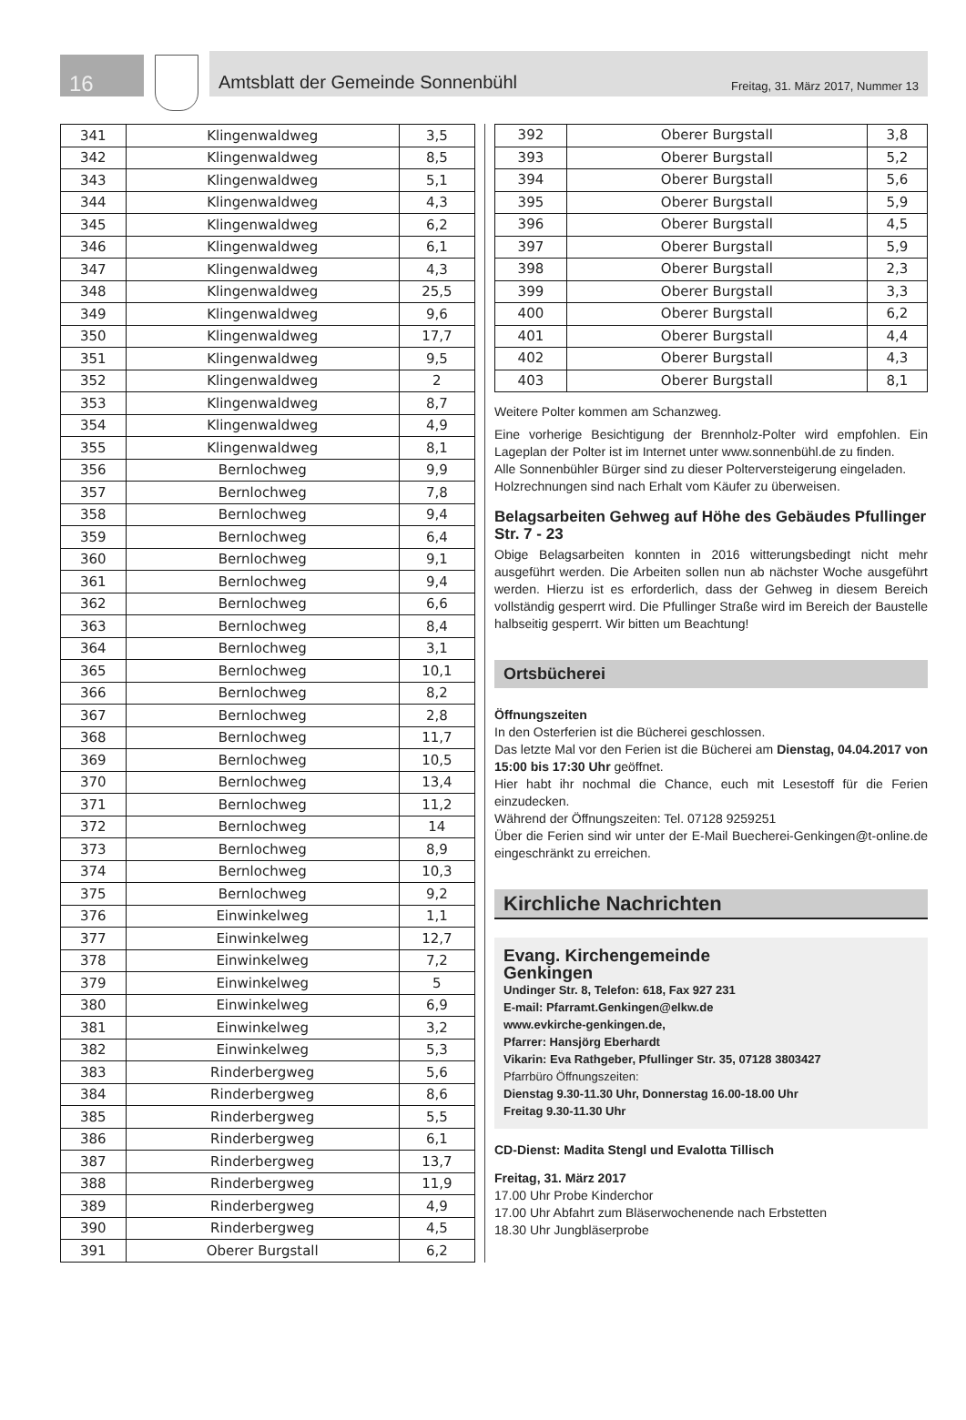16
Amtsblatt der Gemeinde Sonnenbühl Freitag, 31. März 2017, Nummer 13
| 341 | Klingenwaldweg | 3,5 |
| 342 | Klingenwaldweg | 8,5 |
| 343 | Klingenwaldweg | 5,1 |
| 344 | Klingenwaldweg | 4,3 |
| 345 | Klingenwaldweg | 6,2 |
| 346 | Klingenwaldweg | 6,1 |
| 347 | Klingenwaldweg | 4,3 |
| 348 | Klingenwaldweg | 25,5 |
| 349 | Klingenwaldweg | 9,6 |
| 350 | Klingenwaldweg | 17,7 |
| 351 | Klingenwaldweg | 9,5 |
| 352 | Klingenwaldweg | 2 |
| 353 | Klingenwaldweg | 8,7 |
| 354 | Klingenwaldweg | 4,9 |
| 355 | Klingenwaldweg | 8,1 |
| 356 | Bernlochweg | 9,9 |
| 357 | Bernlochweg | 7,8 |
| 358 | Bernlochweg | 9,4 |
| 359 | Bernlochweg | 6,4 |
| 360 | Bernlochweg | 9,1 |
| 361 | Bernlochweg | 9,4 |
| 362 | Bernlochweg | 6,6 |
| 363 | Bernlochweg | 8,4 |
| 364 | Bernlochweg | 3,1 |
| 365 | Bernlochweg | 10,1 |
| 366 | Bernlochweg | 8,2 |
| 367 | Bernlochweg | 2,8 |
| 368 | Bernlochweg | 11,7 |
| 369 | Bernlochweg | 10,5 |
| 370 | Bernlochweg | 13,4 |
| 371 | Bernlochweg | 11,2 |
| 372 | Bernlochweg | 14 |
| 373 | Bernlochweg | 8,9 |
| 374 | Bernlochweg | 10,3 |
| 375 | Bernlochweg | 9,2 |
| 376 | Einwinkelweg | 1,1 |
| 377 | Einwinkelweg | 12,7 |
| 378 | Einwinkelweg | 7,2 |
| 379 | Einwinkelweg | 5 |
| 380 | Einwinkelweg | 6,9 |
| 381 | Einwinkelweg | 3,2 |
| 382 | Einwinkelweg | 5,3 |
| 383 | Rinderbergweg | 5,6 |
| 384 | Rinderbergweg | 8,6 |
| 385 | Rinderbergweg | 5,5 |
| 386 | Rinderbergweg | 6,1 |
| 387 | Rinderbergweg | 13,7 |
| 388 | Rinderbergweg | 11,9 |
| 389 | Rinderbergweg | 4,9 |
| 390 | Rinderbergweg | 4,5 |
| 391 | Oberer Burgstall | 6,2 |
| 392 | Oberer Burgstall | 3,8 |
| 393 | Oberer Burgstall | 5,2 |
| 394 | Oberer Burgstall | 5,6 |
| 395 | Oberer Burgstall | 5,9 |
| 396 | Oberer Burgstall | 4,5 |
| 397 | Oberer Burgstall | 5,9 |
| 398 | Oberer Burgstall | 2,3 |
| 399 | Oberer Burgstall | 3,3 |
| 400 | Oberer Burgstall | 6,2 |
| 401 | Oberer Burgstall | 4,4 |
| 402 | Oberer Burgstall | 4,3 |
| 403 | Oberer Burgstall | 8,1 |
Weitere Polter kommen am Schanzweg.
Eine vorherige Besichtigung der Brennholz-Polter wird empfohlen. Ein Lageplan der Polter ist im Internet unter www.sonnenbühl.de zu finden.
Alle Sonnenbühler Bürger sind zu dieser Polterversteigerung eingeladen.
Holzrechnungen sind nach Erhalt vom Käufer zu überweisen.
Belagsarbeiten Gehweg auf Höhe des Gebäudes Pfullinger Str. 7 - 23
Obige Belagsarbeiten konnten in 2016 witterungsbedingt nicht mehr ausgeführt werden. Die Arbeiten sollen nun ab nächster Woche ausgeführt werden. Hierzu ist es erforderlich, dass der Gehweg in diesem Bereich vollständig gesperrt wird. Die Pfullinger Straße wird im Bereich der Baustelle halbseitig gesperrt. Wir bitten um Beachtung!
Ortsbücherei
Öffnungszeiten
In den Osterferien ist die Bücherei geschlossen.
Das letzte Mal vor den Ferien ist die Bücherei am Dienstag, 04.04.2017 von 15:00 bis 17:30 Uhr geöffnet.
Hier habt ihr nochmal die Chance, euch mit Lesestoff für die Ferien einzudecken.
Während der Öffnungszeiten: Tel. 07128 9259251
Über die Ferien sind wir unter der E-Mail Buecherei-Genkingen@t-online.de eingeschränkt zu erreichen.
Kirchliche Nachrichten
Evang. Kirchengemeinde
Genkingen
Undinger Str. 8, Telefon: 618, Fax 927 231
E-mail: Pfarramt.Genkingen@elkw.de
www.evkirche-genkingen.de,
Pfarrer: Hansjörg Eberhardt
Vikarin: Eva Rathgeber, Pfullinger Str. 35, 07128 3803427
Pfarrbüro Öffnungszeiten:
Dienstag 9.30-11.30 Uhr, Donnerstag 16.00-18.00 Uhr
Freitag 9.30-11.30 Uhr
CD-Dienst: Madita Stengl und Evalotta Tillisch
Freitag, 31. März 2017
17.00 Uhr Probe Kinderchor
17.00 Uhr Abfahrt zum Bläserwochenende nach Erbstetten
18.30 Uhr Jungbläserprobe